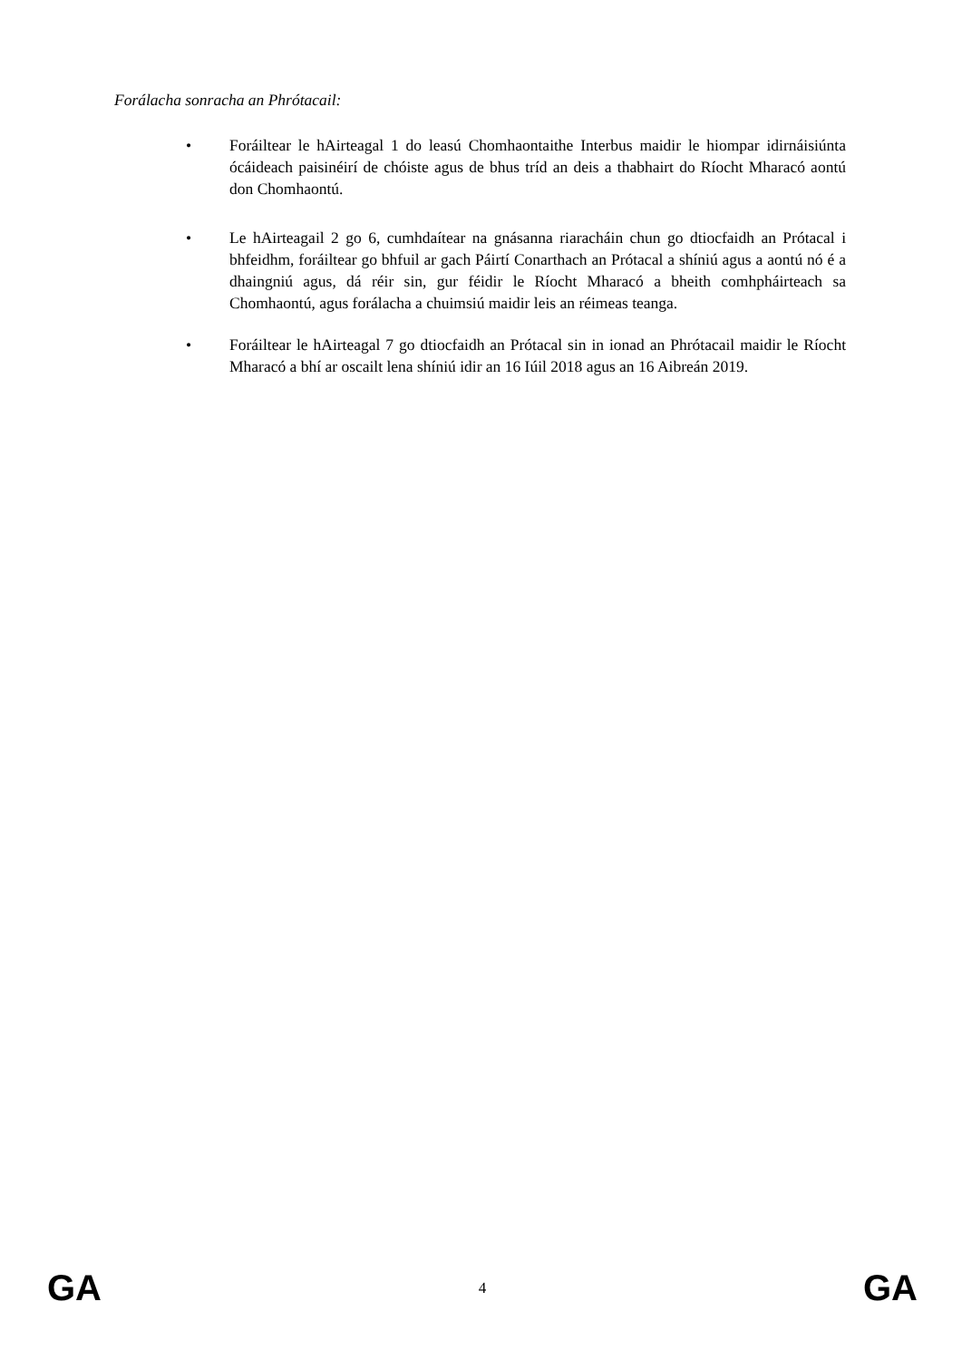Forálacha sonracha an Phrótacail:
• Foráiltear le hAirteagal 1 do leasú Chomhaontaithe Interbus maidir le hiompar idirnáisiúnta ócáideach paisinéirí de chóiste agus de bhus tríd an deis a thabhairt do Ríocht Mharacó aontú don Chomhaontú.
• Le hAirteagail 2 go 6, cumhdaítear na gnásanna riaracháin chun go dtiocfaidh an Prótacal i bhfeidhm, foráiltear go bhfuil ar gach Páirtí Conarthach an Prótacal a shíniú agus a aontú nó é a dhaingniú agus, dá réir sin, gur féidir le Ríocht Mharacó a bheith comhpháirteach sa Chomhaontú, agus forálacha a chuimsiú maidir leis an réimeas teanga.
• Foráiltear le hAirteagal 7 go dtiocfaidh an Prótacal sin in ionad an Phrótacail maidir le Ríocht Mharacó a bhí ar oscailt lena shíniú idir an 16 Iúil 2018 agus an 16 Aibreán 2019.
GA 4 GA